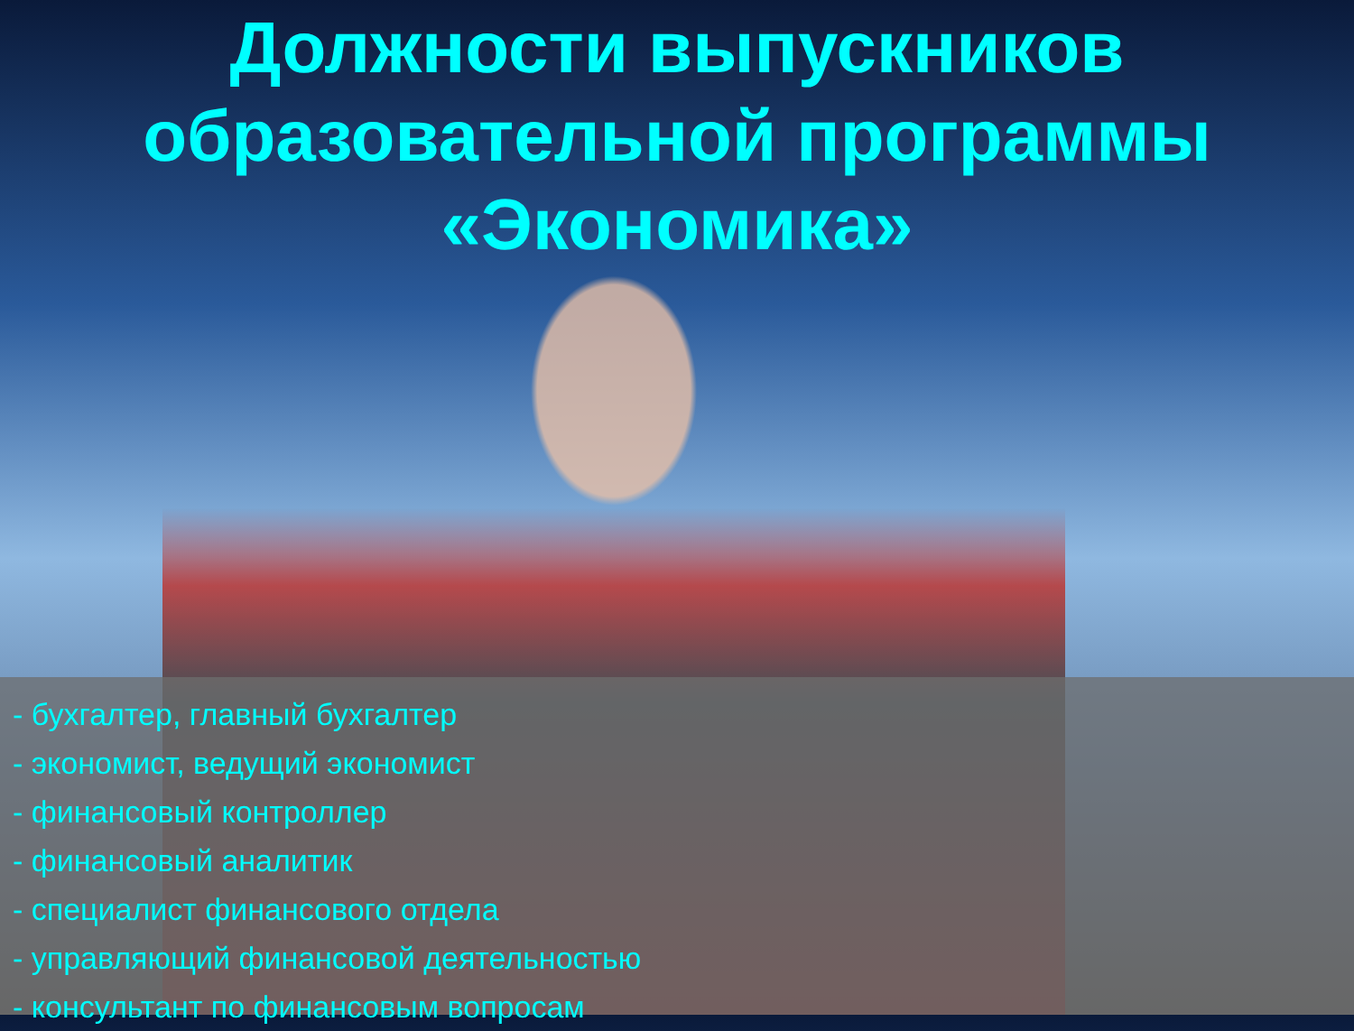Должности выпускников
образовательной программы
«Экономика»
- бухгалтер, главный бухгалтер
- экономист, ведущий экономист
- финансовый контроллер
- финансовый аналитик
- специалист финансового отдела
- управляющий финансовой деятельностью
- консультант по финансовым вопросам